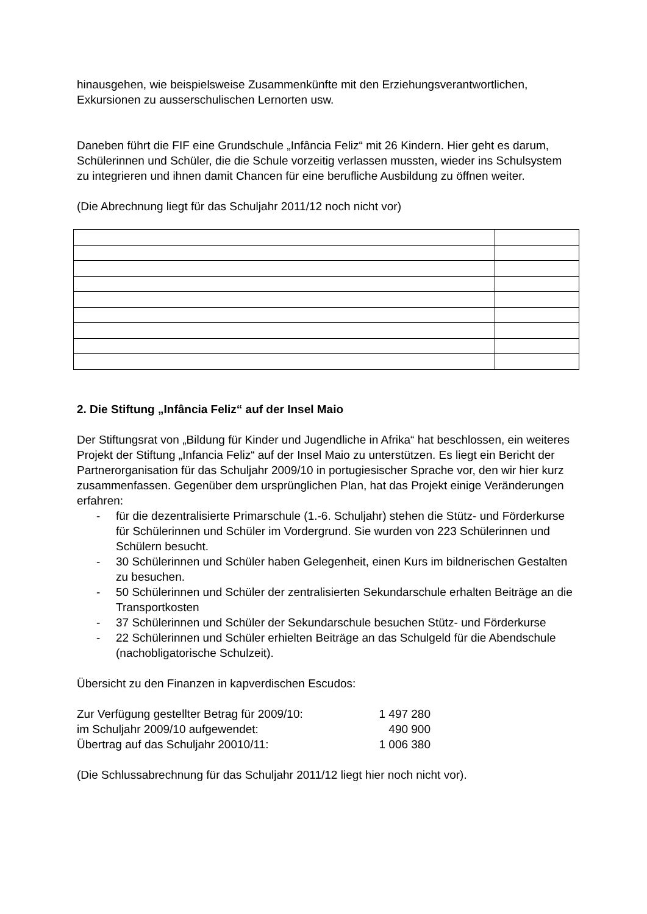hinausgehen, wie beispielsweise Zusammenkünfte mit den Erziehungsverantwortlichen, Exkursionen zu ausserschulischen Lernorten usw.
Daneben führt die FIF eine Grundschule „Infância Feliz“ mit 26 Kindern. Hier geht es darum, Schülerinnen und Schüler, die die Schule vorzeitig verlassen mussten, wieder ins Schulsystem zu integrieren und ihnen damit Chancen für eine berufliche Ausbildung zu öffnen weiter.
(Die Abrechnung liegt für das Schuljahr 2011/12 noch nicht vor)
2. Die Stiftung „Infância Feliz“ auf der Insel Maio
Der Stiftungsrat von „Bildung für Kinder und Jugendliche in Afrika“ hat beschlossen, ein weiteres Projekt der Stiftung „Infancia Feliz“ auf der Insel Maio zu unterstützen. Es liegt ein Bericht der Partnerorganisation für das Schuljahr 2009/10 in portugiesischer Sprache vor, den wir hier kurz zusammenfassen. Gegenüber dem ursprünglichen Plan, hat das Projekt einige Veränderungen erfahren:
- für die dezentralisierte Primarschule (1.-6. Schuljahr) stehen die Stütz- und Förderkurse für Schülerinnen und Schüler im Vordergrund. Sie wurden von 223 Schülerinnen und Schülern besucht.
- 30 Schülerinnen und Schüler haben Gelegenheit, einen Kurs im bildnerischen Gestalten zu besuchen.
- 50 Schülerinnen und Schüler der zentralisierten Sekundarschule erhalten Beiträge an die Transportkosten
- 37 Schülerinnen und Schüler der Sekundarschule besuchen Stütz- und Förderkurse
- 22 Schülerinnen und Schüler erhielten Beiträge an das Schulgeld für die Abendschule (nachobligatorische Schulzeit).
Übersicht zu den Finanzen in kapverdischen Escudos:
| Zur Verfügung gestellter Betrag für 2009/10: | 1 497 280 |
| im Schuljahr 2009/10 aufgewendet: | 490 900 |
| Übertrag auf das Schuljahr 20010/11: | 1 006 380 |
(Die Schlussabrechnung für das Schuljahr 2011/12 liegt hier noch nicht vor).